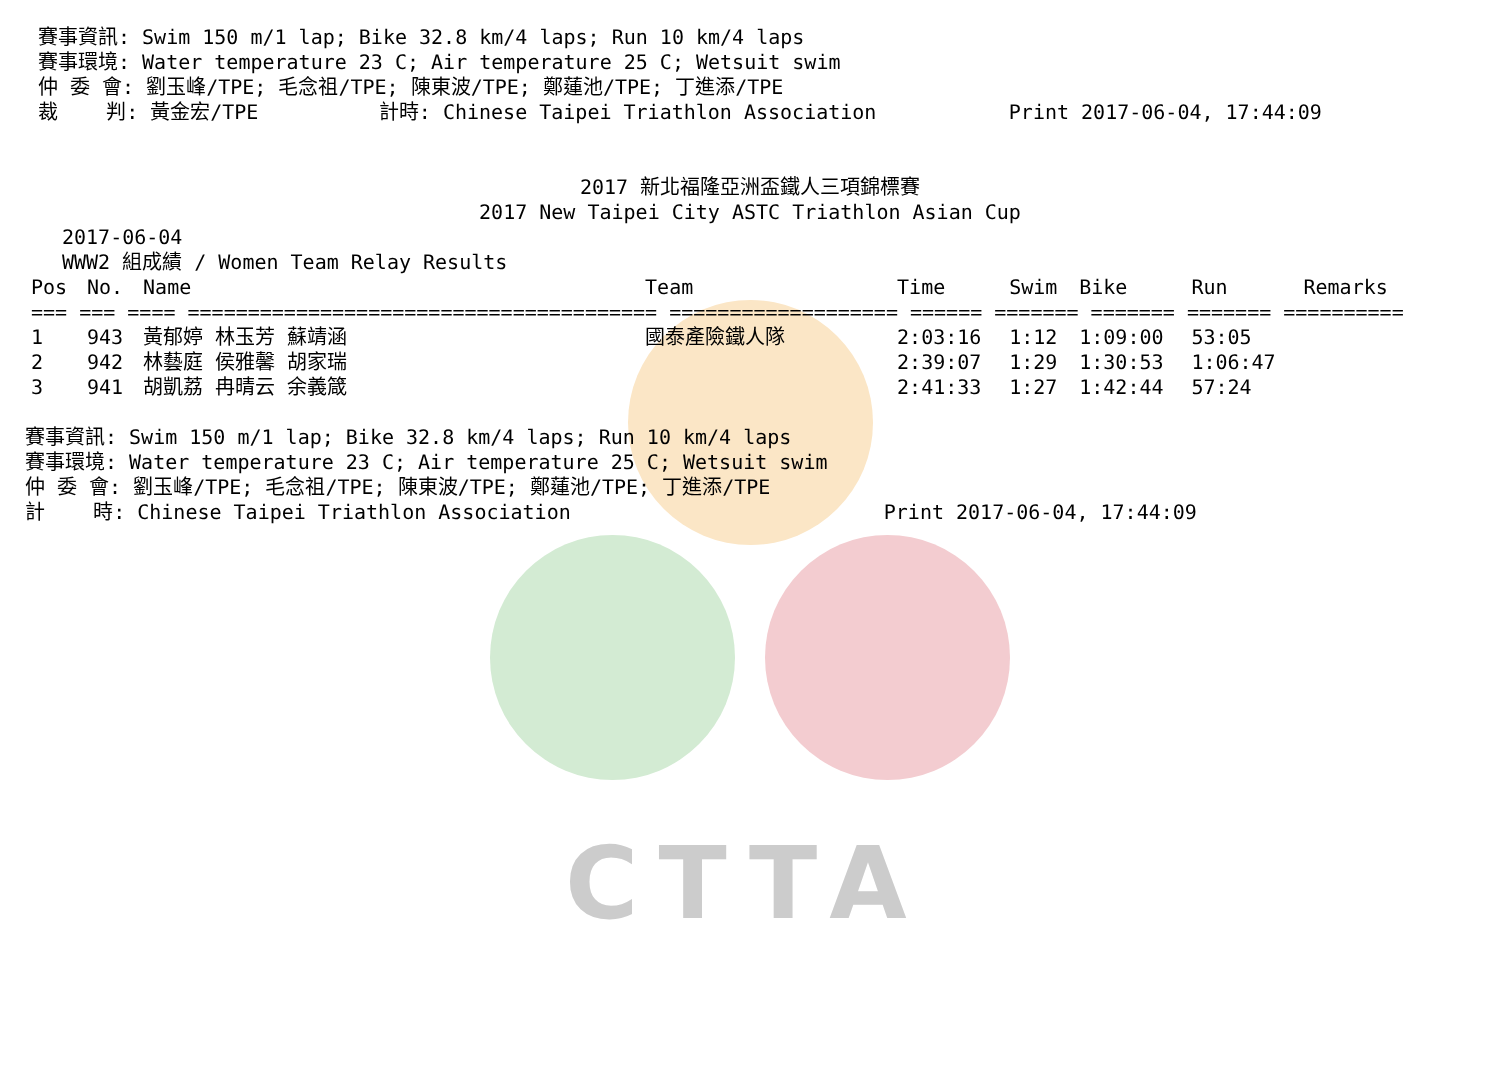CTTA
賽事資訊: Swim 150 m/1 lap; Bike 32.8 km/4 laps; Run 10 km/4 laps
賽事環境: Water temperature 23 C; Air temperature 25 C; Wetsuit swim
仲 委 會: 劉玉峰/TPE; 毛念祖/TPE; 陳東波/TPE; 鄭蓮池/TPE; 丁進添/TPE
裁    判: 黃金宏/TPE          計時: Chinese Taipei Triathlon Association           Print 2017-06-04, 17:44:09
2017 新北福隆亞洲盃鐵人三項錦標賽
2017 New Taipei City ASTC Triathlon Asian Cup
2017-06-04
WWW2 組成績 / Women Team Relay Results
| Pos | No. | Name | Team | Time | Swim | Bike | Run | Remarks |
| --- | --- | --- | --- | --- | --- | --- | --- | --- |
| === === ==== ======================================= =================== ====== ======= ======= ======= ========== | | | | | | | | |
| 1 | 943 | 黃郁婷 林玉芳 蘇靖涵 | 國泰產險鐵人隊 | 2:03:16 | 1:12 | 1:09:00 | 53:05 | |
| 2 | 942 | 林藝庭 侯雅馨 胡家瑞 | | 2:39:07 | 1:29 | 1:30:53 | 1:06:47 | |
| 3 | 941 | 胡凱荔 冉晴云 余義箴 | | 2:41:33 | 1:27 | 1:42:44 | 57:24 | |
賽事資訊: Swim 150 m/1 lap; Bike 32.8 km/4 laps; Run 10 km/4 laps
賽事環境: Water temperature 23 C; Air temperature 25 C; Wetsuit swim
仲 委 會: 劉玉峰/TPE; 毛念祖/TPE; 陳東波/TPE; 鄭蓮池/TPE; 丁進添/TPE
計    時: Chinese Taipei Triathlon Association                          Print 2017-06-04, 17:44:09